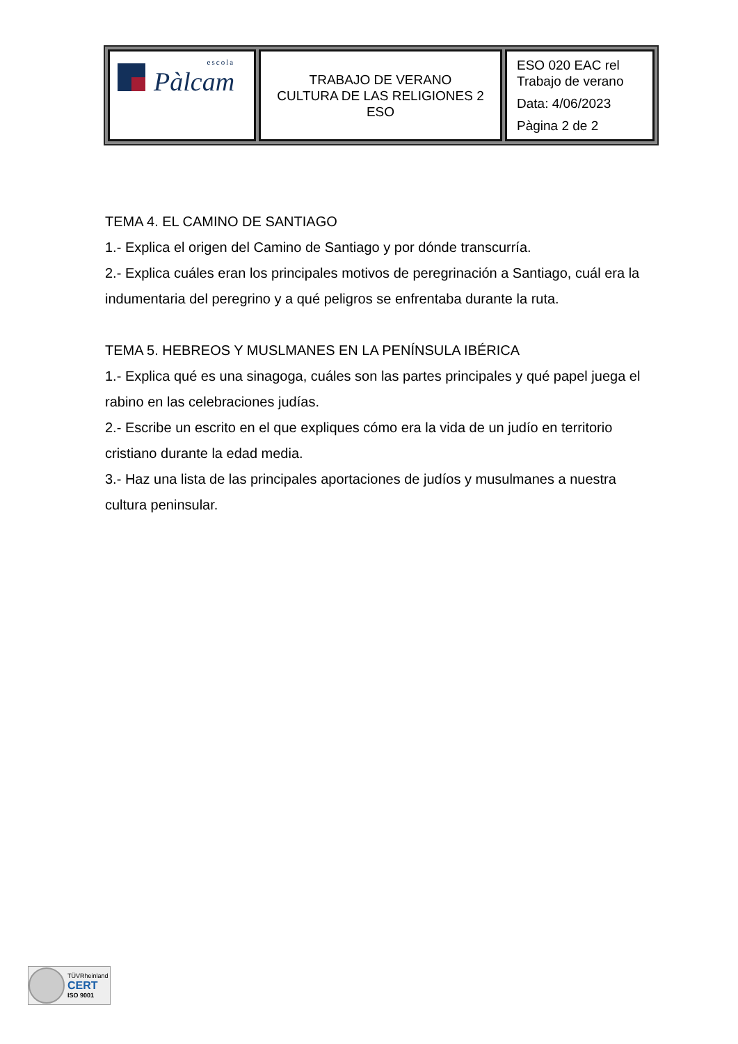| escola Pàlcam | TRABAJO DE VERANO CULTURA DE LAS RELIGIONES 2 ESO | ESO 020 EAC rel Trabajo de verano Data: 4/06/2023 Pàgina 2 de 2 |
TEMA 4. EL CAMINO DE SANTIAGO
1.- Explica el origen del Camino de Santiago y por dónde transcurría.
2.- Explica cuáles eran los principales motivos de peregrinación a Santiago, cuál era la indumentaria del peregrino y a qué peligros se enfrentaba durante la ruta.
TEMA 5. HEBREOS Y MUSLMANES EN LA PENÍNSULA IBÉRICA
1.- Explica qué es una sinagoga, cuáles son las partes principales y qué papel juega el rabino en las celebraciones judías.
2.- Escribe un escrito en el que expliques cómo era la vida de un judío en territorio cristiano durante la edad media.
3.- Haz una lista de las principales aportaciones de judíos y musulmanes a nuestra cultura peninsular.
TÜVRheinland
CERT
ISO 9001